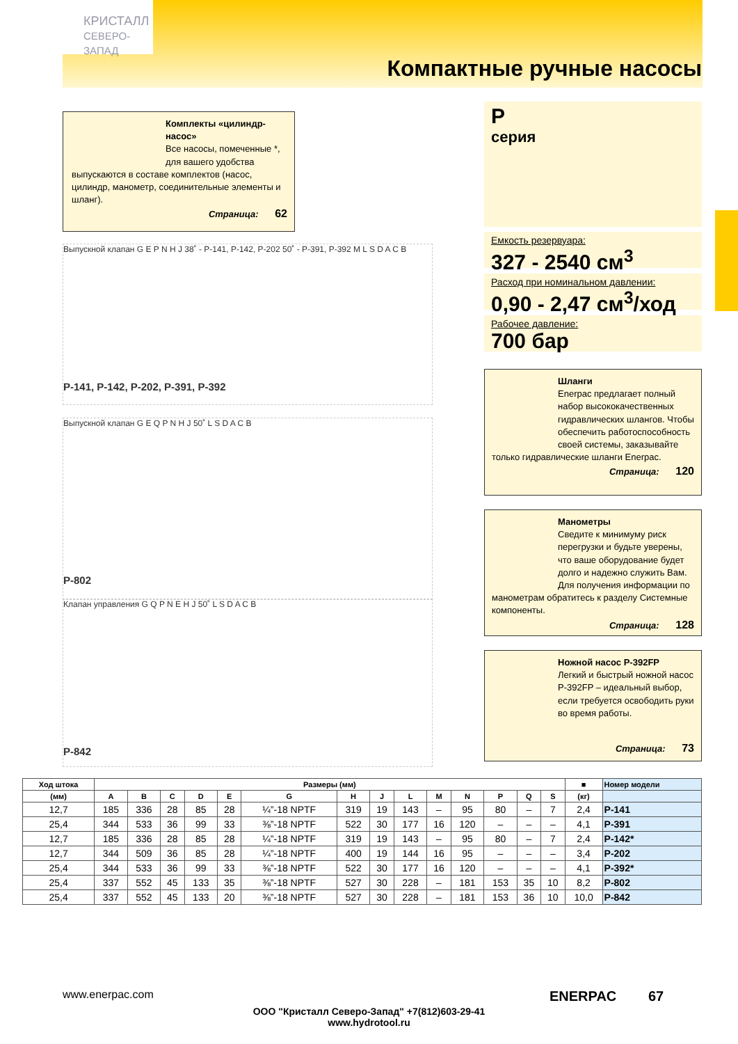КРИСТАЛЛ
СЕВЕРО-ЗАПАД
Компактные ручные насосы
Комплекты «цилиндр-насос»
Все насосы, помеченные *, для вашего удобства
выпускаются в составе комплектов (насос, цилиндр, манометр, соединительные элементы и шланг).
Страница: 62
P
серия
Емкость резервуара:
327 - 2540 см<sup>3</sup>
Расход при номинальном давлении:
0,90 - 2,47 см<sup>3</sup>/ход
Рабочее давление:
700 бар
Шланги
Enerpac предлагает полный набор высококачественных гидравлических шлангов. Чтобы обеспечить работоспособность своей системы, заказывайте
только гидравлические шланги Enerpac.
Страница: 120
Манометры
Сведите к минимуму риск перегрузки и будьте уверены, что ваше оборудование будет долго и надежно служить Вам. Для получения информации по
манометрам обратитесь к разделу Системные компоненты.
Страница: 128
Ножной насос P-392FP
Легкий и быстрый ножной насос P-392FP – идеальный выбор, если требуется освободить руки во время работы.
Страница: 73
Выпускной клапан G E P N H J 38˚ - P-141, P-142, P-202 50˚ - P-391, P-392 M L S D A C B
P-141, P-142, P-202, P-391, P-392
Выпускной клапан G E Q P N H J 50˚ L S D A C B
P-802
Клапан управления G Q P N E H J 50˚ L S D A C B
P-842
| | Ход штока | Размеры (мм) | | | | | | | | | | | | | | ■ | Номер модели |
| --- | --- | --- | --- | --- | --- | --- | --- | --- | --- | --- | --- | --- | --- | --- | --- | --- | --- |
| | (мм) | A | B | C | D | E | G | H | J | L | M | N | P | Q | S | (кг) | |
| | 12,7 | 185 | 336 | 28 | 85 | 28 | ¼”-18 NPTF | 319 | 19 | 143 | – | 95 | 80 | – | 7 | 2,4 | P-141 |
| | 25,4 | 344 | 533 | 36 | 99 | 33 | ⅜”-18 NPTF | 522 | 30 | 177 | 16 | 120 | – | – | – | 4,1 | P-391 |
| | 12,7 | 185 | 336 | 28 | 85 | 28 | ¼”-18 NPTF | 319 | 19 | 143 | – | 95 | 80 | – | 7 | 2,4 | P-142* |
| | 12,7 | 344 | 509 | 36 | 85 | 28 | ¼”-18 NPTF | 400 | 19 | 144 | 16 | 95 | – | – | – | 3,4 | P-202 |
| | 25,4 | 344 | 533 | 36 | 99 | 33 | ⅜”-18 NPTF | 522 | 30 | 177 | 16 | 120 | – | – | – | 4,1 | P-392* |
| | 25,4 | 337 | 552 | 45 | 133 | 35 | ⅜”-18 NPTF | 527 | 30 | 228 | – | 181 | 153 | 35 | 10 | 8,2 | P-802 |
| | 25,4 | 337 | 552 | 45 | 133 | 20 | ⅜”-18 NPTF | 527 | 30 | 228 | – | 181 | 153 | 36 | 10 | 10,0 | P-842 |
www.enerpac.com ENERPAC 67
ООО "Кристалл Северо-Запад" +7(812)603-29-41
www.hydrotool.ru